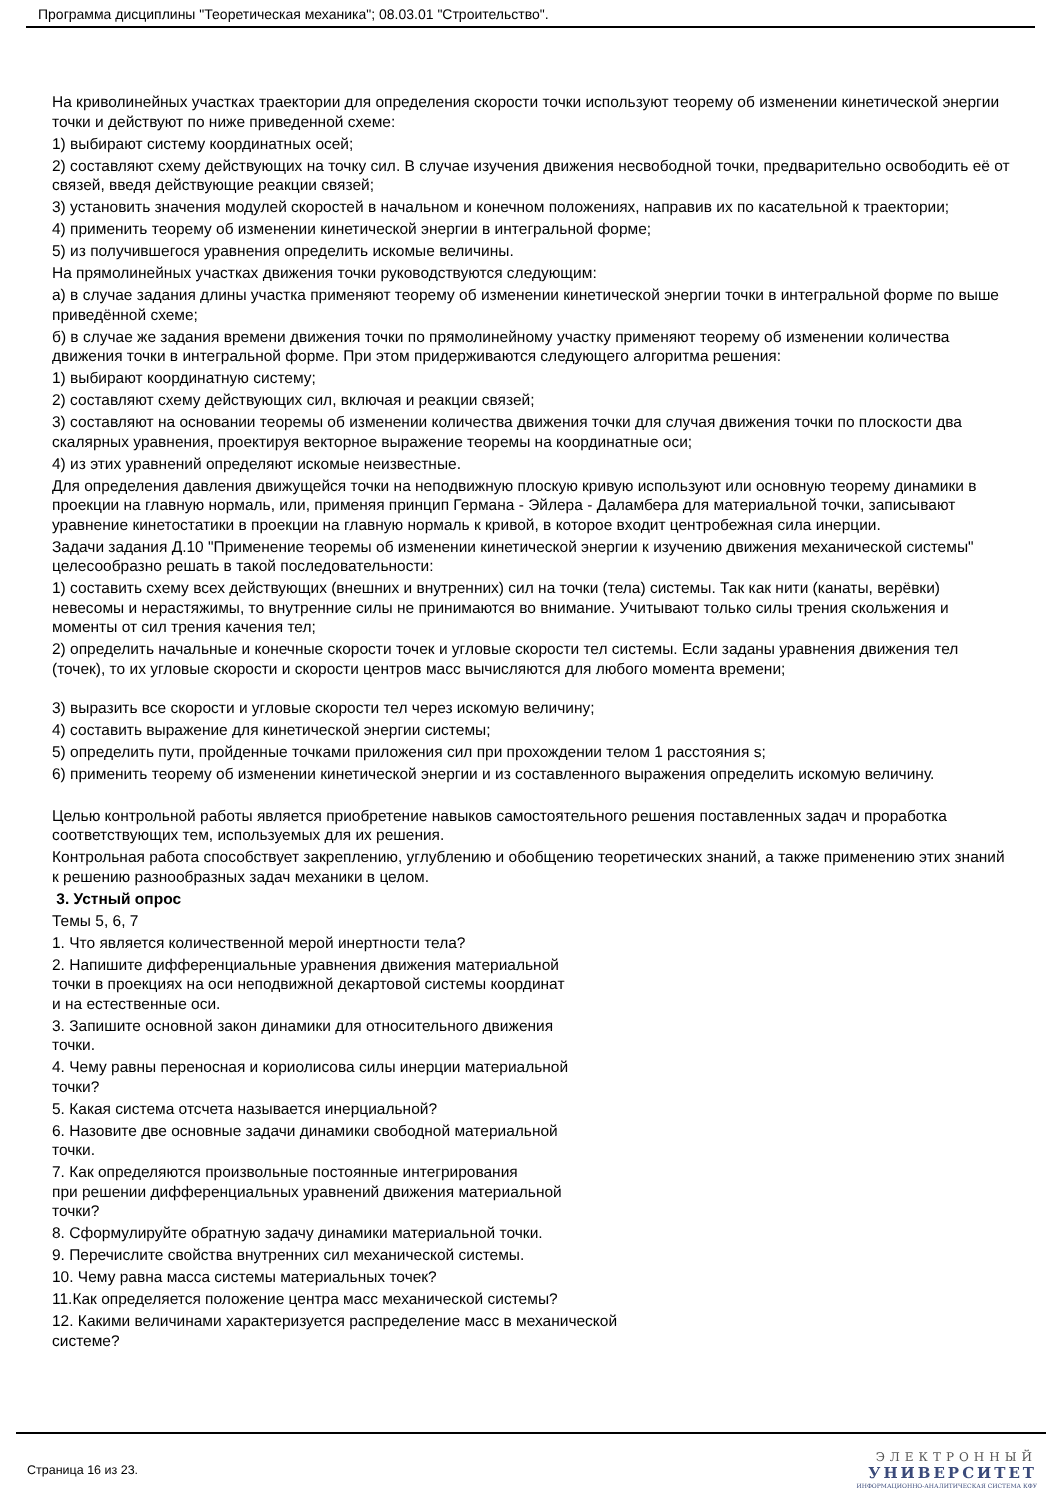Программа дисциплины "Теоретическая механика"; 08.03.01 "Строительство".
На криволинейных участках траектории для определения скорости точки используют теорему об изменении кинетической энергии точки и действуют по ниже приведенной схеме:
1) выбирают систему координатных осей;
2) составляют схему действующих на точку сил. В случае изучения движения несвободной точки, предварительно освободить её от связей, введя действующие реакции связей;
3) установить значения модулей скоростей в начальном и конечном положениях, направив их по касательной к траектории;
4) применить теорему об изменении кинетической энергии в интегральной форме;
5) из получившегося уравнения определить искомые величины.
На прямолинейных участках движения точки руководствуются следующим:
а) в случае задания длины участка применяют теорему об изменении кинетической энергии точки в интегральной форме по выше приведённой схеме;
б) в случае же задания времени движения точки по прямолинейному участку применяют теорему об изменении количества движения точки в интегральной форме. При этом придерживаются следующего алгоритма решения:
1) выбирают координатную систему;
2) составляют схему действующих сил, включая и реакции связей;
3) составляют на основании теоремы об изменении количества движения точки для случая движения точки по плоскости два скалярных уравнения, проектируя векторное выражение теоремы на координатные оси;
4) из этих уравнений определяют искомые неизвестные.
Для определения давления движущейся точки на неподвижную плоскую кривую используют или основную теорему динамики в проекции на главную нормаль, или, применяя принцип Германа - Эйлера - Даламбера для материальной точки, записывают уравнение кинетостатики в проекции на главную нормаль к кривой, в которое входит центробежная сила инерции.
Задачи задания Д.10 "Применение теоремы об изменении кинетической энергии к изучению движения механической системы" целесообразно решать в такой последовательности:
1) составить схему всех действующих (внешних и внутренних) сил на точки (тела) системы. Так как нити (канаты, верёвки) невесомы и нерастяжимы, то внутренние силы не принимаются во внимание. Учитывают только силы трения скольжения и моменты от сил трения качения тел;
2) определить начальные и конечные скорости точек и угловые скорости тел системы. Если заданы уравнения движения тел (точек), то их угловые скорости и скорости центров масс вычисляются для любого момента времени;
3) выразить все скорости и угловые скорости тел через искомую величину;
4) составить выражение для кинетической энергии системы;
5) определить пути, пройденные точками приложения сил при прохождении телом 1 расстояния s;
6) применить теорему об изменении кинетической энергии и из составленного выражения определить искомую величину.
Целью контрольной работы является приобретение навыков самостоятельного решения поставленных задач и проработка соответствующих тем, используемых для их решения.
Контрольная работа способствует закреплению, углублению и обобщению теоретических знаний, а также применению этих знаний к решению разнообразных задач механики в целом.
3. Устный опрос
Темы 5, 6, 7
1. Что является количественной мерой инертности тела?
2. Напишите дифференциальные уравнения движения материальной
точки в проекциях на оси неподвижной декартовой системы координат
и на естественные оси.
3. Запишите основной закон динамики для относительного движения
точки.
4. Чему равны переносная и кориолисова силы инерции материальной
точки?
5. Какая система отсчета называется инерциальной?
6. Назовите две основные задачи динамики свободной материальной
точки.
7. Как определяются произвольные постоянные интегрирования
при решении дифференциальных уравнений движения материальной
точки?
8. Сформулируйте обратную задачу динамики материальной точки.
9. Перечислите свойства внутренних сил механической системы.
10. Чему равна масса системы материальных точек?
11.Как определяется положение центра масс механической системы?
12. Какими величинами характеризуется распределение масс в механической
системе?
Страница 16 из 23.
ЭЛЕКТРОННЫЙ
УНИВЕРСИТЕТ
ИНФОРМАЦИОННО-АНАЛИТИЧЕСКАЯ СИСТЕМА КФУ